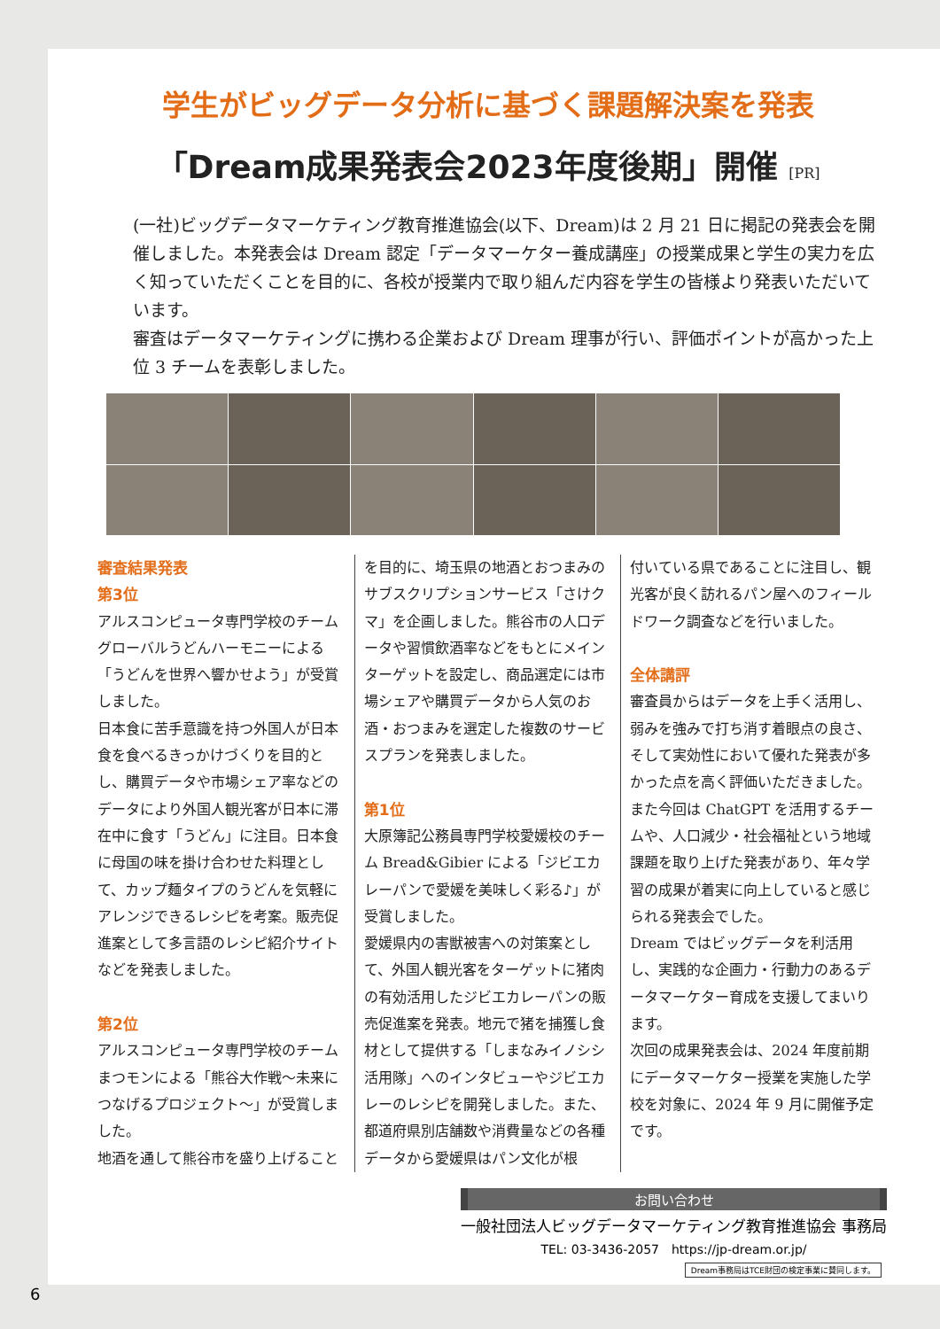学生がビッグデータ分析に基づく課題解決案を発表
「Dream成果発表会2023年度後期」開催 [PR]
(一社)ビッグデータマーケティング教育推進協会(以下、Dream)は 2 月 21 日に掲記の発表会を開催しました。本発表会は Dream 認定「データマーケター養成講座」の授業成果と学生の実力を広く知っていただくことを目的に、各校が授業内で取り組んだ内容を学生の皆様より発表いただいています。
審査はデータマーケティングに携わる企業および Dream 理事が行い、評価ポイントが高かった上位 3 チームを表彰しました。
審査結果発表
第3位
アルスコンピュータ専門学校のチーム グローバルうどんハーモニーによる「うどんを世界へ響かせよう」が受賞しました。
日本食に苦手意識を持つ外国人が日本食を食べるきっかけづくりを目的とし、購買データや市場シェア率などのデータにより外国人観光客が日本に滞在中に食す「うどん」に注目。日本食に母国の味を掛け合わせた料理として、カップ麺タイプのうどんを気軽にアレンジできるレシピを考案。販売促進案として多言語のレシピ紹介サイトなどを発表しました。
第2位
アルスコンピュータ専門学校のチーム まつモンによる「熊谷大作戦～未来につなげるプロジェクト～」が受賞しました。
地酒を通して熊谷市を盛り上げること
を目的に、埼玉県の地酒とおつまみのサブスクリプションサービス「さけクマ」を企画しました。熊谷市の人口データや習慣飲酒率などをもとにメインターゲットを設定し、商品選定には市場シェアや購買データから人気のお酒・おつまみを選定した複数のサービスプランを発表しました。
第1位
大原簿記公務員専門学校愛媛校のチーム Bread&Gibier による「ジビエカレーパンで愛媛を美味しく彩る♪」が受賞しました。
愛媛県内の害獣被害への対策案として、外国人観光客をターゲットに猪肉の有効活用したジビエカレーパンの販売促進案を発表。地元で猪を捕獲し食材として提供する「しまなみイノシシ活用隊」へのインタビューやジビエカレーのレシピを開発しました。また、都道府県別店舗数や消費量などの各種データから愛媛県はパン文化が根
付いている県であることに注目し、観光客が良く訪れるパン屋へのフィールドワーク調査などを行いました。
全体講評
審査員からはデータを上手く活用し、弱みを強みで打ち消す着眼点の良さ、そして実効性において優れた発表が多かった点を高く評価いただきました。
また今回は ChatGPT を活用するチームや、人口減少・社会福祉という地域課題を取り上げた発表があり、年々学習の成果が着実に向上していると感じられる発表会でした。
Dream ではビッグデータを利活用し、実践的な企画力・行動力のあるデータマーケター育成を支援してまいります。
次回の成果発表会は、2024 年度前期にデータマーケター授業を実施した学校を対象に、2024 年 9 月に開催予定です。
お問い合わせ
一般社団法人ビッグデータマーケティング教育推進協会 事務局
TEL: 03-3436-2057　https://jp-dream.or.jp/
Dream事務局はTCE財団の検定事業に賛同します。
6